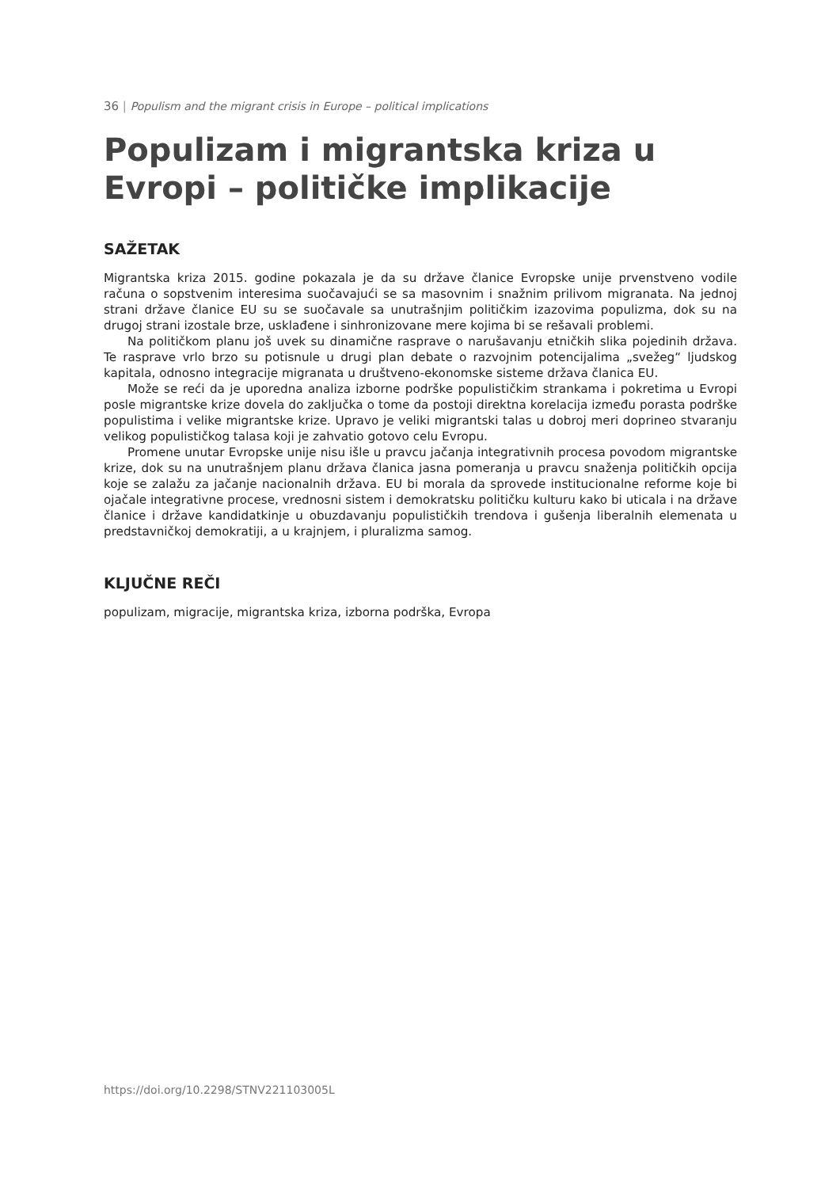36 | Populism and the migrant crisis in Europe – political implications
Populizam i migrantska kriza u Evropi – političke implikacije
SAŽETAK
Migrantska kriza 2015. godine pokazala je da su države članice Evropske unije prvenstveno vodile računa o sopstvenim interesima suočavajući se sa masovnim i snažnim prilivom migranata. Na jednoj strani države članice EU su se suočavale sa unutrašnjim političkim izazovima populizma, dok su na drugoj strani izostale brze, usklađene i sinhronizovane mere kojima bi se rešavali problemi.
Na političkom planu još uvek su dinamične rasprave o narušavanju etničkih slika pojedinih država. Te rasprave vrlo brzo su potisnule u drugi plan debate o razvojnim potencijalima „svežeg“ ljudskog kapitala, odnosno integracije migranata u društveno-ekonomske sisteme država članica EU.
Može se reći da je uporedna analiza izborne podrške populističkim strankama i pokretima u Evropi posle migrantske krize dovela do zaključka o tome da postoji direktna korelacija između porasta podrške populistima i velike migrantske krize. Upravo je veliki migrantski talas u dobroj meri doprineo stvaranju velikog populističkog talasa koji je zahvatio gotovo celu Evropu.
Promene unutar Evropske unije nisu išle u pravcu jačanja integrativnih procesa povodom migrantske krize, dok su na unutrašnjem planu država članica jasna pomeranja u pravcu snaženja političkih opcija koje se zalažu za jačanje nacionalnih država. EU bi morala da sprovede institucionalne reforme koje bi ojačale integrativne procese, vrednosni sistem i demokratsku političku kulturu kako bi uticala i na države članice i države kandidatkinje u obuzdavanju populističkih trendova i gušenja liberalnih elemenata u predstavničkoj demokratiji, a u krajnjem, i pluralizma samog.
KLJUČNE REČI
populizam, migracije, migrantska kriza, izborna podrška, Evropa
https://doi.org/10.2298/STNV221103005L